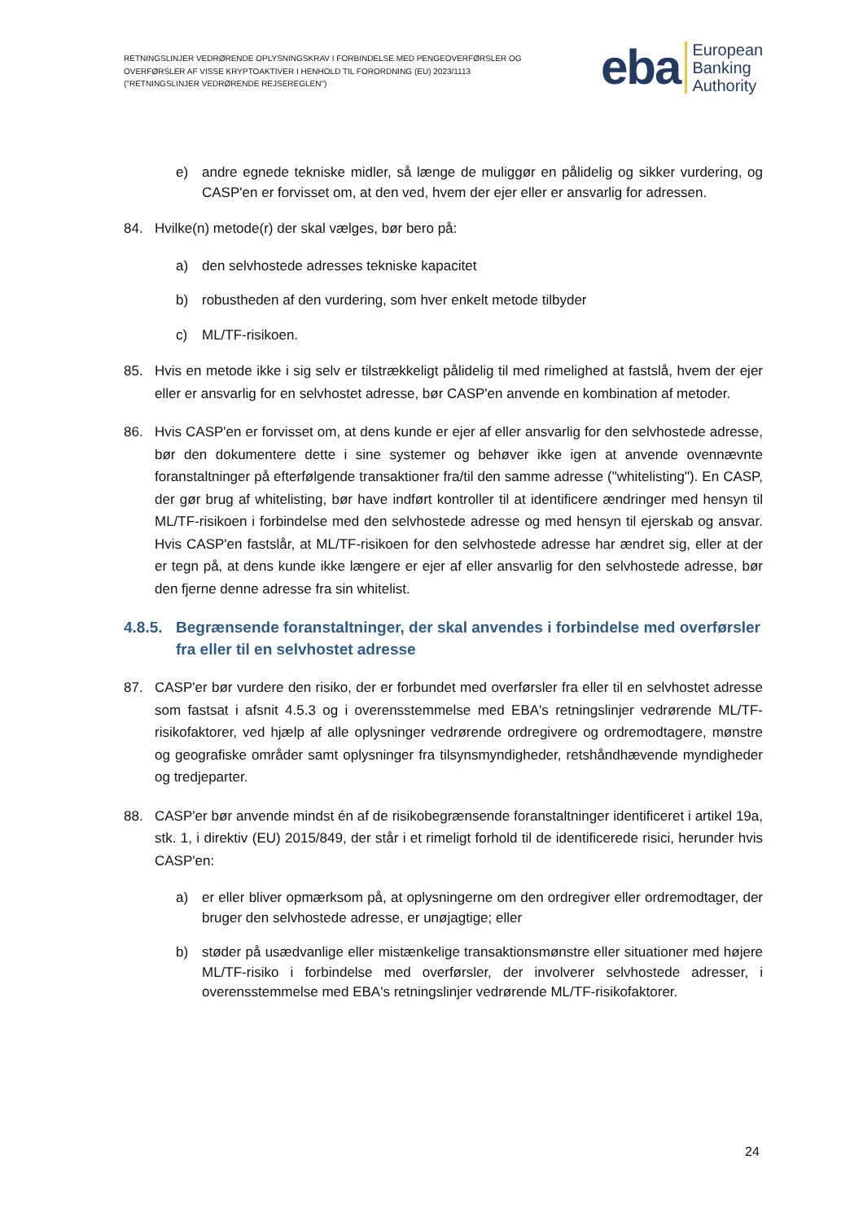RETNINGSLINJER VEDRØRENDE OPLYSNINGSKRAV I FORBINDELSE MED PENGEOVERFØRSLER OG OVERFØRSLER AF VISSE KRYPTOAKTIVER I HENHOLD TIL FORORDNING (EU) 2023/1113 ("RETNINGSLINJER VEDRØRENDE REJSEREGLEN")
eba
European
Banking
Authority
e) andre egnede tekniske midler, så længe de muliggør en pålidelig og sikker vurdering, og CASP'en er forvisset om, at den ved, hvem der ejer eller er ansvarlig for adressen.
84. Hvilke(n) metode(r) der skal vælges, bør bero på:
a) den selvhostede adresses tekniske kapacitet
b) robustheden af den vurdering, som hver enkelt metode tilbyder
c) ML/TF-risikoen.
85. Hvis en metode ikke i sig selv er tilstrækkeligt pålidelig til med rimelighed at fastslå, hvem der ejer eller er ansvarlig for en selvhostet adresse, bør CASP'en anvende en kombination af metoder.
86. Hvis CASP'en er forvisset om, at dens kunde er ejer af eller ansvarlig for den selvhostede adresse, bør den dokumentere dette i sine systemer og behøver ikke igen at anvende ovennævnte foranstaltninger på efterfølgende transaktioner fra/til den samme adresse ("whitelisting"). En CASP, der gør brug af whitelisting, bør have indført kontroller til at identificere ændringer med hensyn til ML/TF-risikoen i forbindelse med den selvhostede adresse og med hensyn til ejerskab og ansvar. Hvis CASP'en fastslår, at ML/TF-risikoen for den selvhostede adresse har ændret sig, eller at der er tegn på, at dens kunde ikke længere er ejer af eller ansvarlig for den selvhostede adresse, bør den fjerne denne adresse fra sin whitelist.
4.8.5. Begrænsende foranstaltninger, der skal anvendes i forbindelse med overførsler fra eller til en selvhostet adresse
87. CASP'er bør vurdere den risiko, der er forbundet med overførsler fra eller til en selvhostet adresse som fastsat i afsnit 4.5.3 og i overensstemmelse med EBA's retningslinjer vedrørende ML/TF-risikofaktorer, ved hjælp af alle oplysninger vedrørende ordregivere og ordremodtagere, mønstre og geografiske områder samt oplysninger fra tilsynsmyndigheder, retshåndhævende myndigheder og tredjeparter.
88. CASP'er bør anvende mindst én af de risikobegrænsende foranstaltninger identificeret i artikel 19a, stk. 1, i direktiv (EU) 2015/849, der står i et rimeligt forhold til de identificerede risici, herunder hvis CASP'en:
a) er eller bliver opmærksom på, at oplysningerne om den ordregiver eller ordremodtager, der bruger den selvhostede adresse, er unøjagtige; eller
b) støder på usædvanlige eller mistænkelige transaktionsmønstre eller situationer med højere ML/TF-risiko i forbindelse med overførsler, der involverer selvhostede adresser, i overensstemmelse med EBA's retningslinjer vedrørende ML/TF-risikofaktorer.
24